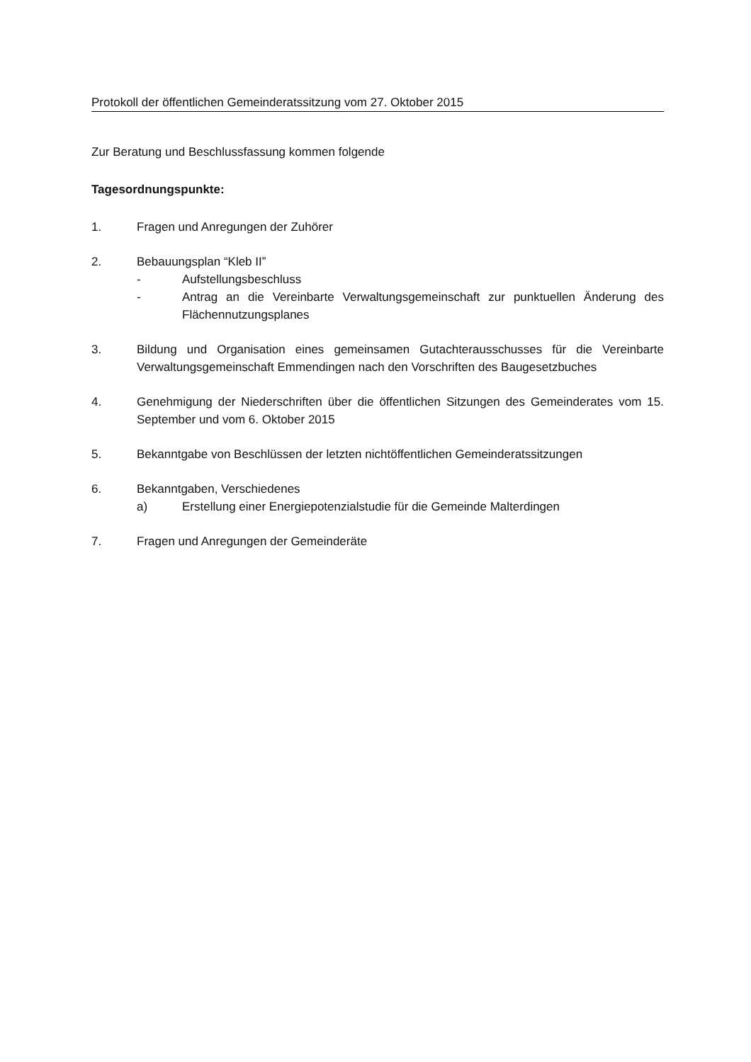Protokoll der öffentlichen Gemeinderatssitzung vom 27. Oktober 2015
Zur Beratung und Beschlussfassung kommen folgende
Tagesordnungspunkte:
1. Fragen und Anregungen der Zuhörer
2. Bebauungsplan “Kleb II”
- Aufstellungsbeschluss
- Antrag an die Vereinbarte Verwaltungsgemeinschaft zur punktuellen Änderung des Flächennutzungsplanes
3. Bildung und Organisation eines gemeinsamen Gutachterausschusses für die Vereinbarte Verwaltungsgemeinschaft Emmendingen nach den Vorschriften des Baugesetzbuches
4. Genehmigung der Niederschriften über die öffentlichen Sitzungen des Gemeinderates vom 15. September und vom 6. Oktober 2015
5. Bekanntgabe von Beschlüssen der letzten nichtöffentlichen Gemeinderatssitzungen
6. Bekanntgaben, Verschiedenes
a) Erstellung einer Energiepotenzialstudie für die Gemeinde Malterdingen
7. Fragen und Anregungen der Gemeinderäte